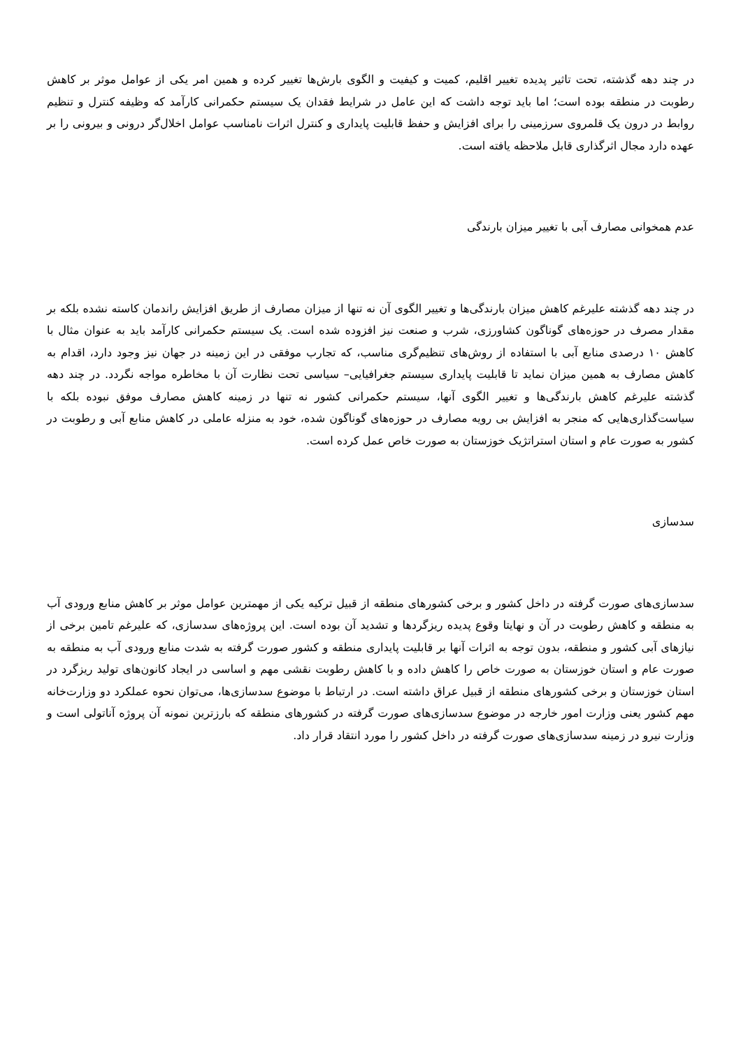در چند دهه گذشته، تحت تاثیر پدیده تغییر اقلیم، کمیت و کیفیت و الگوی بارش‌ها تغییر کرده و همین امر یکی از عوامل موثر بر کاهش رطوبت در منطقه بوده است؛ اما باید توجه داشت که این عامل در شرایط فقدان یک سیستم حکمرانی کارآمد که وظیفه کنترل و تنظیم روابط در درون یک قلمروی سرزمینی را برای افزایش و حفظ قابلیت پایداری و کنترل اثرات نامناسب عوامل اخلال‌گر درونی و بیرونی را بر عهده دارد مجال اثرگذاری قابل ملاحظه یافته است.
عدم همخوانی مصارف آبی با تغییر میزان بارندگی
در چند دهه گذشته علیرغم کاهش میزان بارندگی‌ها و تغییر الگوی آن نه تنها از میزان مصارف از طریق افزایش راندمان کاسته نشده بلکه بر مقدار مصرف در حوزه‌های گوناگون کشاورزی، شرب و صنعت نیز افزوده شده است. یک سیستم حکمرانی کارآمد باید به عنوان مثال با کاهش ۱۰ درصدی منابع آبی با استفاده از روش‌های تنظیم‌گری مناسب، که تجارب موفقی در این زمینه در جهان نیز وجود دارد، اقدام به کاهش مصارف به همین میزان نماید تا قابلیت پایداری سیستم جغرافیایی– سیاسی تحت نظارت آن با مخاطره مواجه نگردد. در چند دهه گذشته علیرغم کاهش بارندگی‌ها و تغییر الگوی آنها، سیستم حکمرانی کشور نه تنها در زمینه کاهش مصارف موفق نبوده بلکه با سیاست‌گذاری‌هایی که منجر به افزایش بی رویه مصارف در حوزه‌های گوناگون شده، خود به منزله عاملی در کاهش منابع آبی و رطوبت در کشور به صورت عام و استان استراتژیک خوزستان به صورت خاص عمل کرده است.
سدسازی
سدسازی‌های صورت گرفته در داخل کشور و برخی کشورهای منطقه از قبیل ترکیه یکی از مهمترین عوامل موثر بر کاهش منابع ورودی آب به منطقه و کاهش رطوبت در آن و نهایتا وقوع پدیده ریزگردها و تشدید آن بوده است. این پروژه‌های سدسازی، که علیرغم تامین برخی از نیازهای آبی کشور و منطقه، بدون توجه به اثرات آنها بر قابلیت پایداری منطقه و کشور صورت گرفته به شدت منابع ورودی آب به منطقه به صورت عام و استان خوزستان به صورت خاص را کاهش داده و با کاهش رطوبت نقشی مهم و اساسی در ایجاد کانون‌های تولید ریزگرد در استان خوزستان و برخی کشورهای منطقه از قبیل عراق داشته است. در ارتباط با موضوع سدسازی‌ها، می‌توان نحوه عملکرد دو وزارت‌خانه مهم کشور یعنی وزارت امور خارجه در موضوع سدسازی‌های صورت گرفته در کشورهای منطقه که بارزترین نمونه آن پروژه آناتولی است و وزارت نیرو در زمینه سدسازی‌های صورت گرفته در داخل کشور را مورد انتقاد قرار داد.